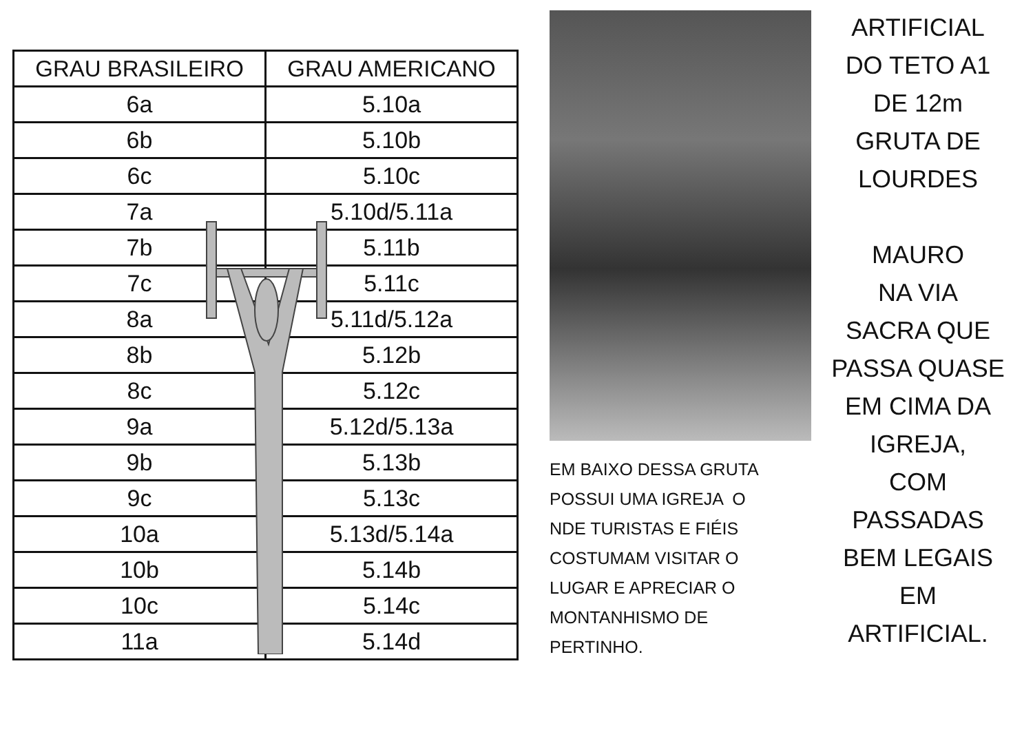| GRAU BRASILEIRO | GRAU AMERICANO |
| --- | --- |
| 6a | 5.10a |
| 6b | 5.10b |
| 6c | 5.10c |
| 7a | 5.10d/5.11a |
| 7b | 5.11b |
| 7c | 5.11c |
| 8a | 5.11d/5.12a |
| 8b | 5.12b |
| 8c | 5.12c |
| 9a | 5.12d/5.13a |
| 9b | 5.13b |
| 9c | 5.13c |
| 10a | 5.13d/5.14a |
| 10b | 5.14b |
| 10c | 5.14c |
| 11a | 5.14d |
EM BAIXO DESSA GRUTA POSSUI UMA IGREJA O NDE TURISTAS E FIÉIS COSTUMAM VISITAR O LUGAR E APRECIAR O MONTANHISMO DE PERTINHO.
ARTIFICIAL
DO TETO A1
DE 12m
GRUTA DE
LOURDES
MAURO
NA VIA
SACRA QUE
PASSA QUASE
EM CIMA DA
IGREJA,
COM
PASSADAS
BEM LEGAIS
EM
ARTIFICIAL.